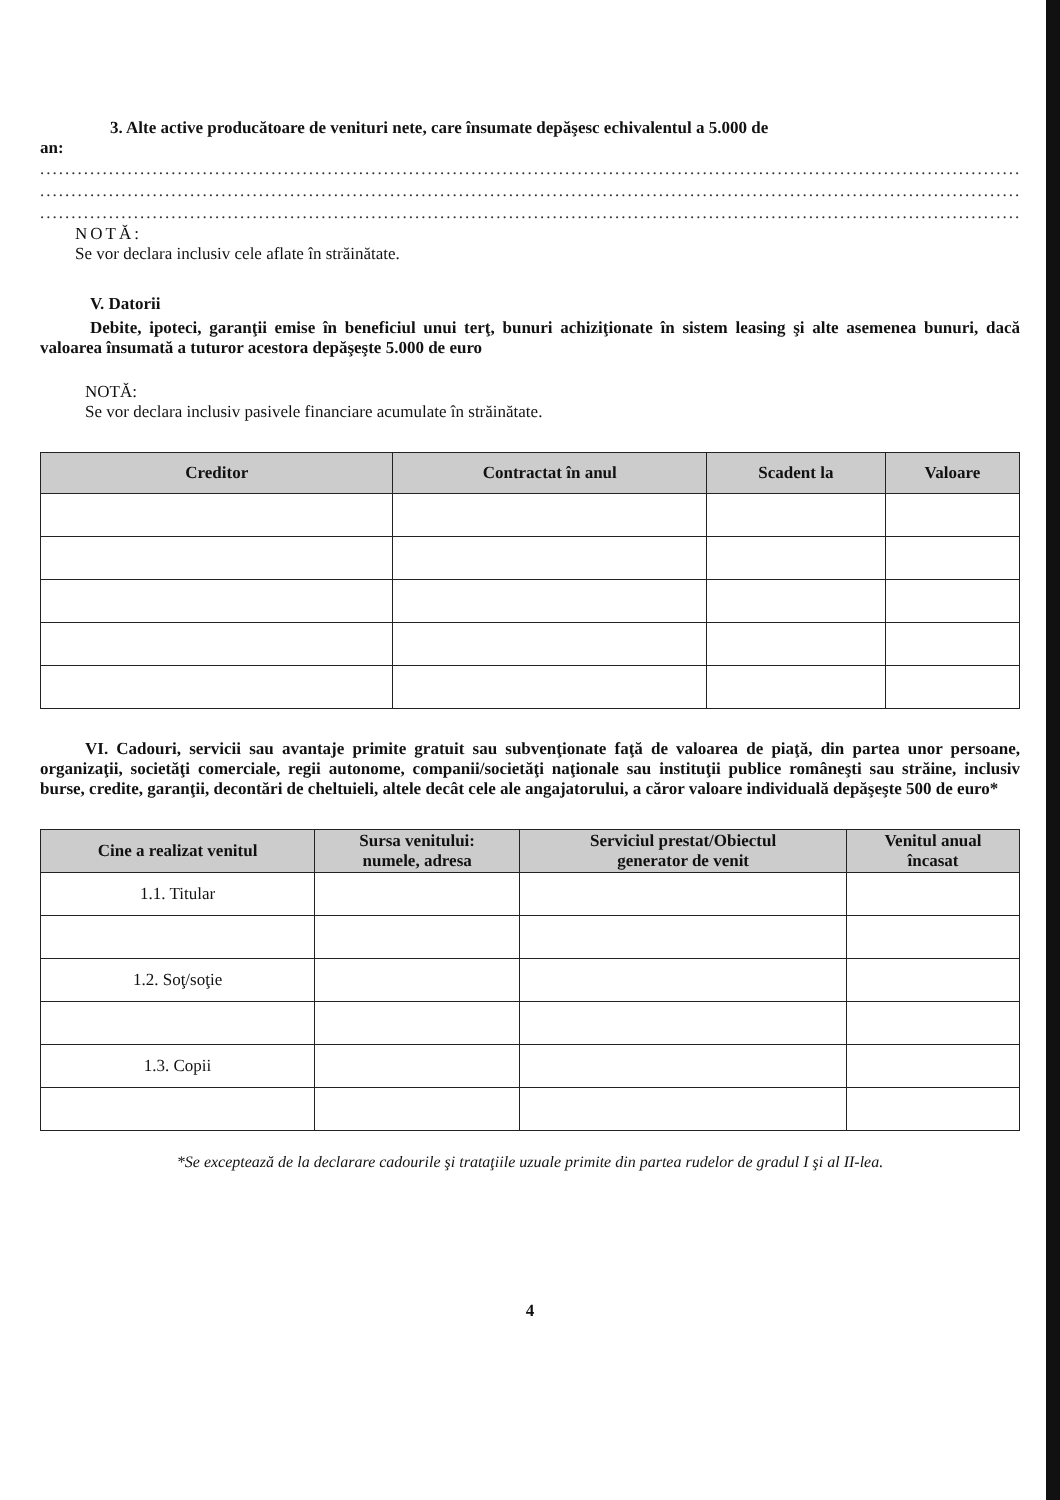3. Alte active producătoare de venituri nete, care însumate depăşesc echivalentul a 5.000 de
an:
..........................................................................................................................................................................
..........................................................................................................................................................................
..........................................................................................................................................................................
NOTĂ:
Se vor declara inclusiv cele aflate în străinătate.
V. Datorii
Debite, ipoteci, garanţii emise în beneficiul unui terţ, bunuri achiziţionate în sistem leasing şi alte asemenea bunuri, dacă valoarea însumată a tuturor acestora depăşeşte 5.000 de euro
NOTĂ:
Se vor declara inclusiv pasivele financiare acumulate în străinătate.
| Creditor | Contractat în anul | Scadent la | Valoare |
| --- | --- | --- | --- |
VI. Cadouri, servicii sau avantaje primite gratuit sau subvenţionate faţă de valoarea de piaţă, din partea unor persoane, organizaţii, societăţi comerciale, regii autonome, companii/societăţi naţionale sau instituţii publice româneşti sau străine, inclusiv burse, credite, garanţii, decontări de cheltuieli, altele decât cele ale angajatorului, a căror valoare individuală depăşeşte 500 de euro*
| Cine a realizat venitul | Sursa venitului: numele, adresa | Serviciul prestat/Obiectul generator de venit | Venitul anual încasat |
| --- | --- | --- | --- |
| 1.1. Titular | | | |
| 1.2. Soţ/soţie | | | |
| 1.3. Copii | | | |
*Se exceptează de la declarare cadourile şi trataţiile uzuale primite din partea rudelor de gradul I şi al II-lea.
4